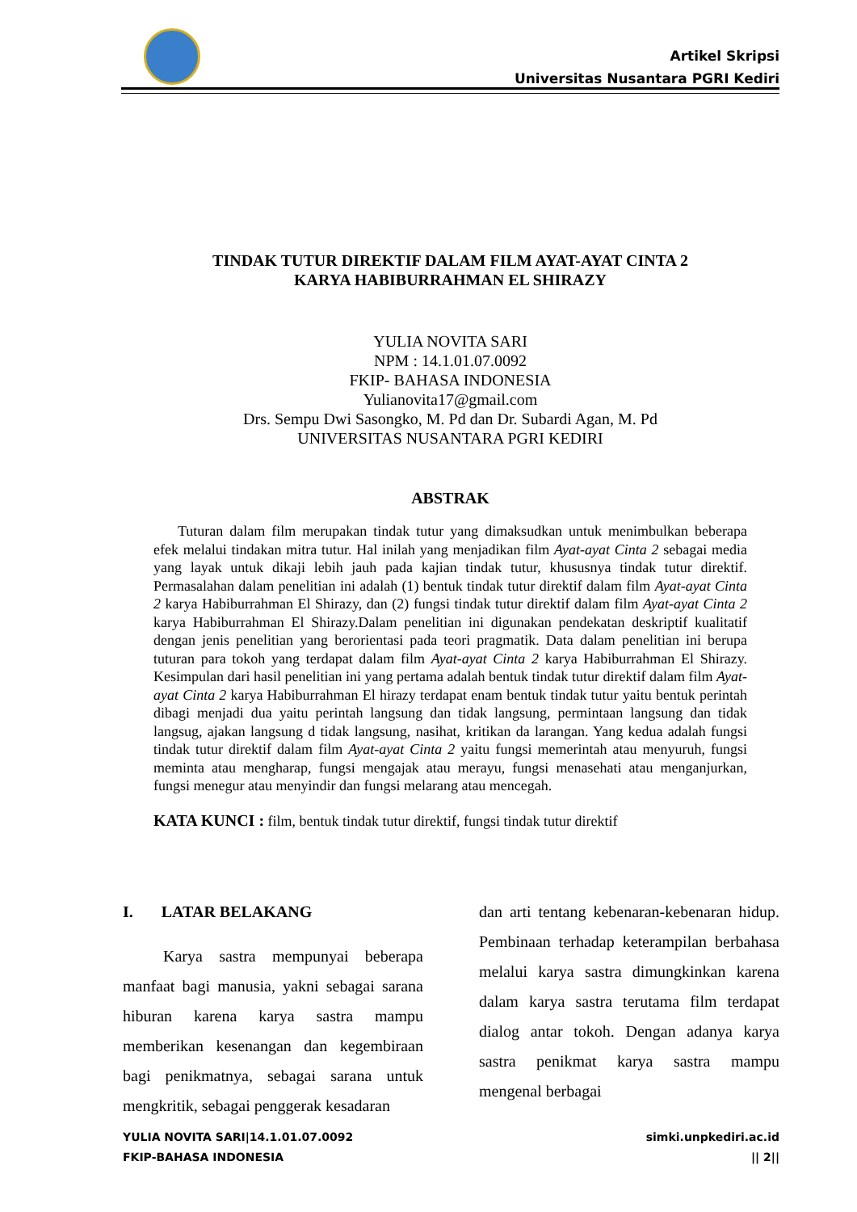Artikel Skripsi
Universitas Nusantara PGRI Kediri
TINDAK TUTUR DIREKTIF DALAM FILM AYAT-AYAT CINTA 2
KARYA HABIBURRAHMAN EL SHIRAZY
YULIA NOVITA SARI
NPM : 14.1.01.07.0092
FKIP- BAHASA INDONESIA
Yulianovita17@gmail.com
Drs. Sempu Dwi Sasongko, M. Pd dan Dr. Subardi Agan, M. Pd
UNIVERSITAS NUSANTARA PGRI KEDIRI
ABSTRAK
Tuturan dalam film merupakan tindak tutur yang dimaksudkan untuk menimbulkan beberapa efek melalui tindakan mitra tutur. Hal inilah yang menjadikan film Ayat-ayat Cinta 2 sebagai media yang layak untuk dikaji lebih jauh pada kajian tindak tutur, khususnya tindak tutur direktif. Permasalahan dalam penelitian ini adalah (1) bentuk tindak tutur direktif dalam film Ayat-ayat Cinta 2 karya Habiburrahman El Shirazy, dan (2) fungsi tindak tutur direktif dalam film Ayat-ayat Cinta 2 karya Habiburrahman El Shirazy.Dalam penelitian ini digunakan pendekatan deskriptif kualitatif dengan jenis penelitian yang berorientasi pada teori pragmatik. Data dalam penelitian ini berupa tuturan para tokoh yang terdapat dalam film Ayat-ayat Cinta 2 karya Habiburrahman El Shirazy. Kesimpulan dari hasil penelitian ini yang pertama adalah bentuk tindak tutur direktif dalam film Ayat-ayat Cinta 2 karya Habiburrahman El hirazy terdapat enam bentuk tindak tutur yaitu bentuk perintah dibagi menjadi dua yaitu perintah langsung dan tidak langsung, permintaan langsung dan tidak langsug, ajakan langsung d tidak langsung, nasihat, kritikan da larangan. Yang kedua adalah fungsi tindak tutur direktif dalam film Ayat-ayat Cinta 2 yaitu fungsi memerintah atau menyuruh, fungsi meminta atau mengharap, fungsi mengajak atau merayu, fungsi menasehati atau menganjurkan, fungsi menegur atau menyindir dan fungsi melarang atau mencegah.
KATA KUNCI : film, bentuk tindak tutur direktif, fungsi tindak tutur direktif
I. LATAR BELAKANG
Karya sastra mempunyai beberapa manfaat bagi manusia, yakni sebagai sarana hiburan karena karya sastra mampu memberikan kesenangan dan kegembiraan bagi penikmatnya, sebagai sarana untuk mengkritik, sebagai penggerak kesadaran
dan arti tentang kebenaran-kebenaran hidup. Pembinaan terhadap keterampilan berbahasa melalui karya sastra dimungkinkan karena dalam karya sastra terutama film terdapat dialog antar tokoh. Dengan adanya karya sastra penikmat karya sastra mampu mengenal berbagai
YULIA NOVITA SARI|14.1.01.07.0092
FKIP-BAHASA INDONESIA
simki.unpkediri.ac.id
|| 2||